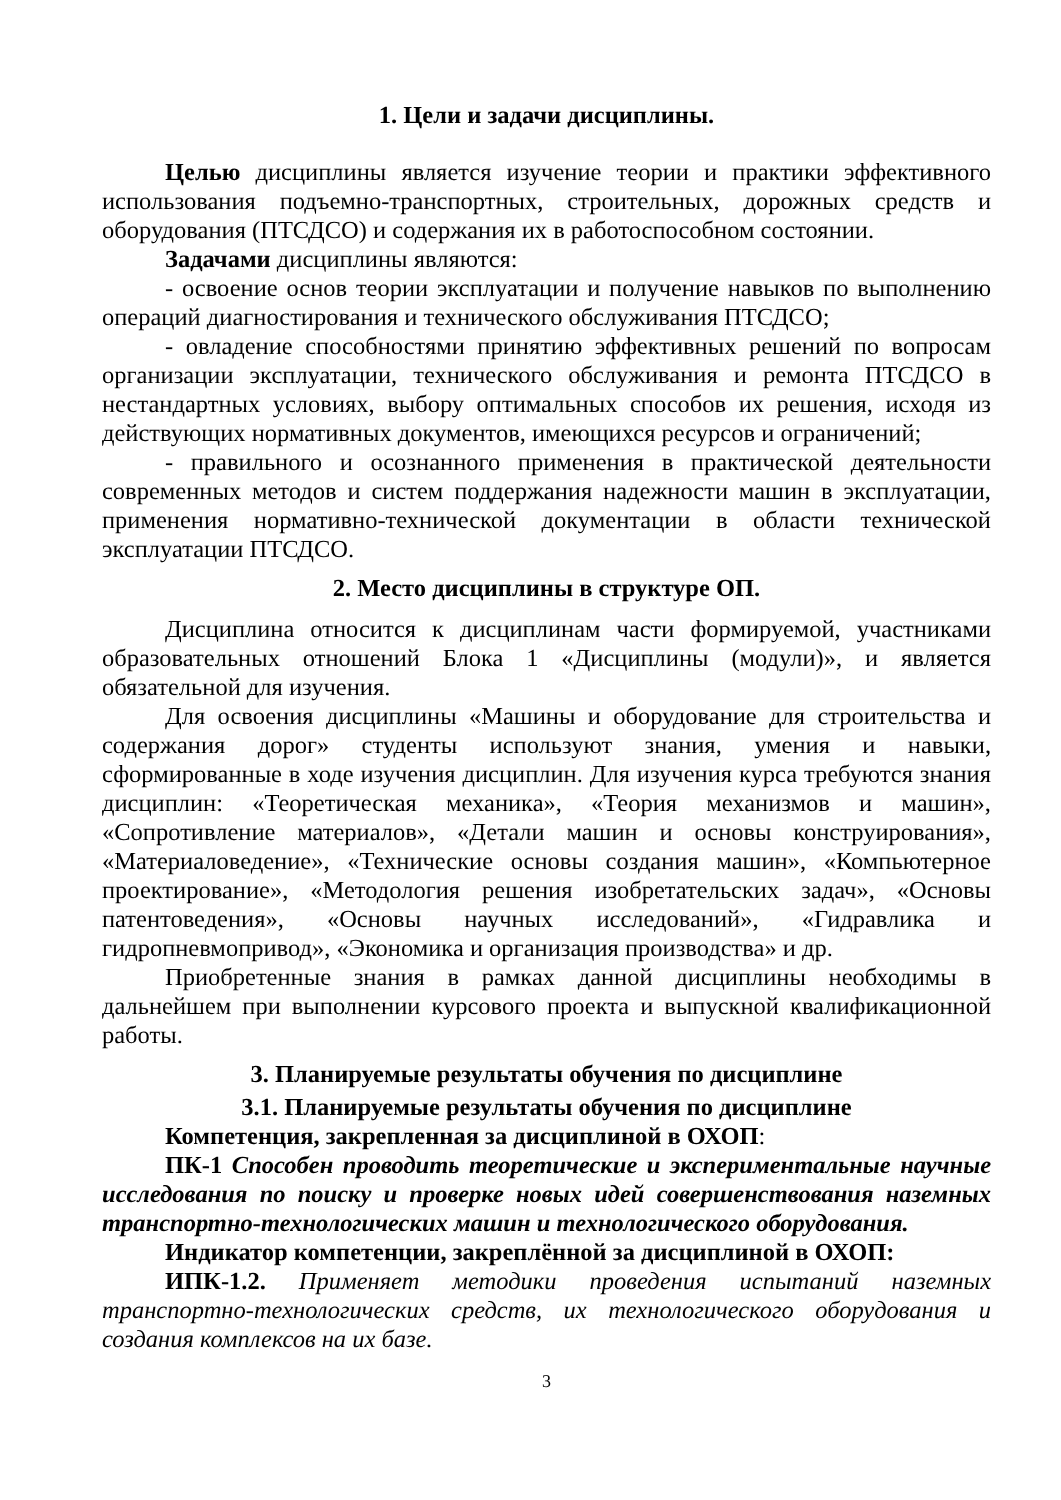1. Цели и задачи дисциплины.
Целью дисциплины является изучение теории и практики эффективного использования подъемно-транспортных, строительных, дорожных средств и оборудования (ПТСДСО) и содержания их в работоспособном состоянии.
Задачами дисциплины являются:
- освоение основ теории эксплуатации и получение навыков по выполнению операций диагностирования и технического обслуживания ПТСДСО;
- овладение способностями принятию эффективных решений по вопросам организации эксплуатации, технического обслуживания и ремонта ПТСДСО в нестандартных условиях, выбору оптимальных способов их решения, исходя из действующих нормативных документов, имеющихся ресурсов и ограничений;
- правильного и осознанного применения в практической деятельности современных методов и систем поддержания надежности машин в эксплуатации, применения нормативно-технической документации в области технической эксплуатации ПТСДСО.
2. Место дисциплины в структуре ОП.
Дисциплина относится к дисциплинам части формируемой, участниками образовательных отношений Блока 1 «Дисциплины (модули)», и является обязательной для изучения.
Для освоения дисциплины «Машины и оборудование для строительства и содержания дорог» студенты используют знания, умения и навыки, сформированные в ходе изучения дисциплин. Для изучения курса требуются знания дисциплин: «Теоретическая механика», «Теория механизмов и машин», «Сопротивление материалов», «Детали машин и основы конструирования», «Материаловедение», «Технические основы создания машин», «Компьютерное проектирование», «Методология решения изобретательских задач», «Основы патентоведения», «Основы научных исследований», «Гидравлика и гидропневмопривод», «Экономика и организация производства» и др.
Приобретенные знания в рамках данной дисциплины необходимы в дальнейшем при выполнении курсового проекта и выпускной квалификационной работы.
3. Планируемые результаты обучения по дисциплине
3.1. Планируемые результаты обучения по дисциплине
Компетенция, закрепленная за дисциплиной в ОХОП:
ПК-1 Способен проводить теоретические и экспериментальные научные исследования по поиску и проверке новых идей совершенствования наземных транспортно-технологических машин и технологического оборудования.
Индикатор компетенции, закреплённой за дисциплиной в ОХОП:
ИПК-1.2. Применяет методики проведения испытаний наземных транспортно-технологических средств, их технологического оборудования и создания комплексов на их базе.
3